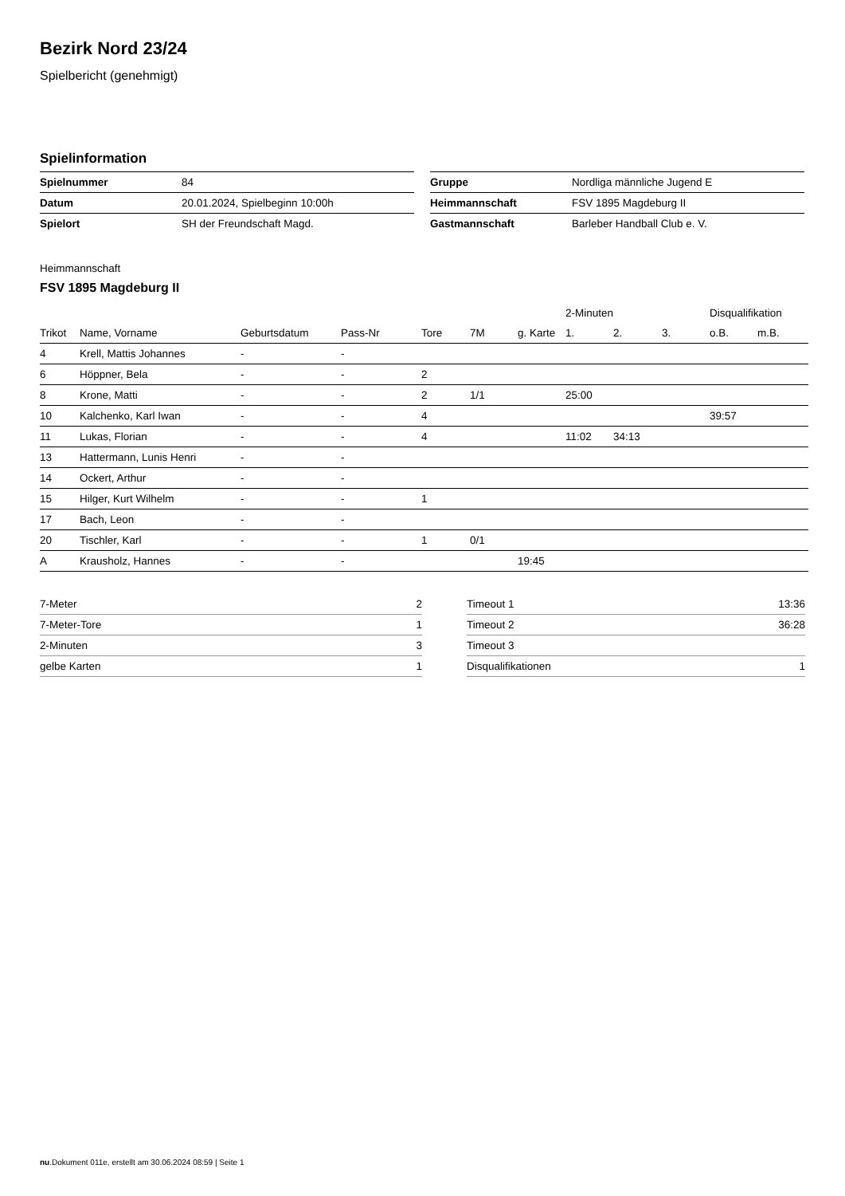Bezirk Nord 23/24
Spielbericht (genehmigt)
Spielinformation
| Spielnummer | 84 |
| Datum | 20.01.2024, Spielbeginn 10:00h |
| Spielort | SH der Freundschaft Magd. |
| Gruppe | Nordliga männliche Jugend E |
| Heimmannschaft | FSV 1895 Magdeburg II |
| Gastmannschaft | Barleber Handball Club e. V. |
Heimmannschaft
FSV 1895 Magdeburg II
| | | | | | | | 2-Minuten | | | Disqualifikation | |
| --- | --- | --- | --- | --- | --- | --- | --- | --- | --- | --- | --- |
| Trikot | Name, Vorname | Geburtsdatum | Pass-Nr | Tore | 7M | g. Karte | 1. | 2. | 3. | o.B. | m.B. |
| 4 | Krell, Mattis Johannes | - | - | | | | | | | | |
| 6 | Höppner, Bela | - | - | 2 | | | | | | | |
| 8 | Krone, Matti | - | - | 2 | 1/1 | | 25:00 | | | | |
| 10 | Kalchenko, Karl Iwan | - | - | 4 | | | | | | 39:57 | |
| 11 | Lukas, Florian | - | - | 4 | | | 11:02 | 34:13 | | | |
| 13 | Hattermann, Lunis Henri | - | - | | | | | | | | |
| 14 | Ockert, Arthur | - | - | | | | | | | | |
| 15 | Hilger, Kurt Wilhelm | - | - | 1 | | | | | | | |
| 17 | Bach, Leon | - | - | | | | | | | | |
| 20 | Tischler, Karl | - | - | 1 | 0/1 | | | | | | |
| A | Krausholz, Hannes | - | - | | | 19:45 | | | | | |
| 7-Meter | 2 |
| 7-Meter-Tore | 1 |
| 2-Minuten | 3 |
| gelbe Karten | 1 |
| Timeout 1 | 13:36 |
| Timeout 2 | 36:28 |
| Timeout 3 | |
| Disqualifikationen | 1 |
nu.Dokument 011e, erstellt am 30.06.2024 08:59 | Seite 1